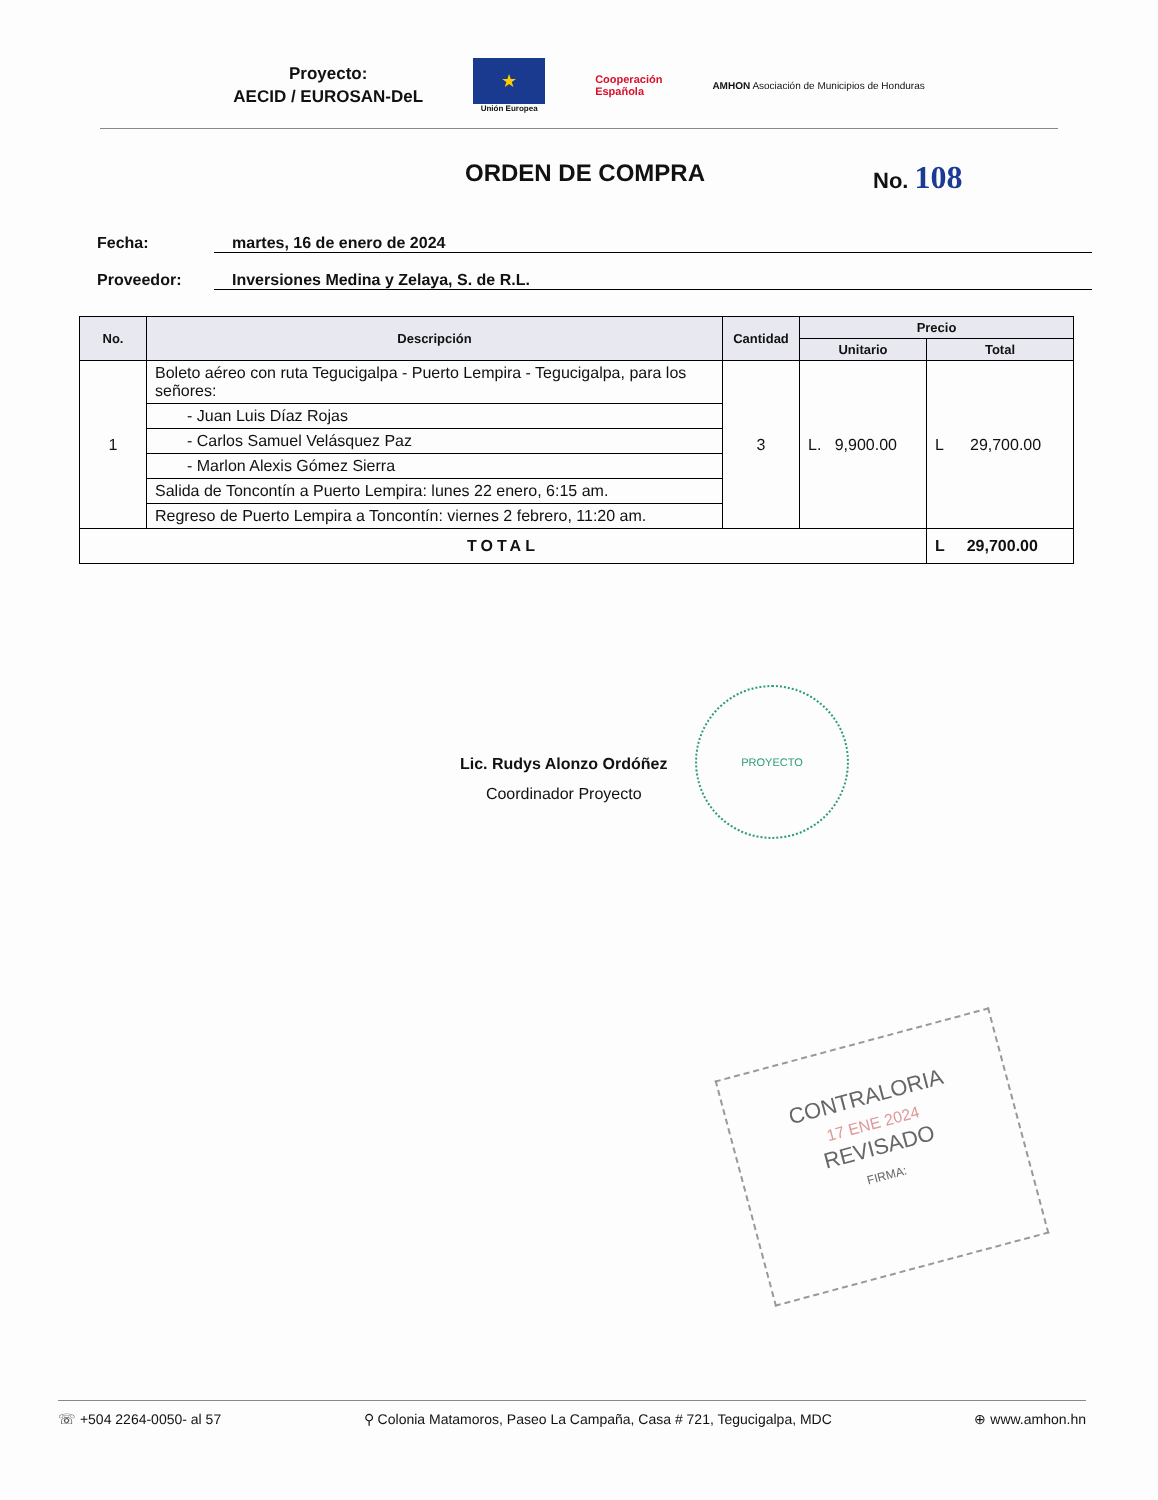Proyecto:
AECID / EUROSAN-DeL
★
Unión Europea
Cooperación
Española
AMHON Asociación de Municipios de Honduras
ORDEN DE COMPRA No. 108
Fecha: martes, 16 de enero de 2024
Proveedor: Inversiones Medina y Zelaya, S. de R.L.
| No. | Descripción | Cantidad | Precio | |
| --- | --- | --- | --- | --- |
| | | | Unitario | Total |
| 1 | Boleto aéreo con ruta Tegucigalpa - Puerto Lempira - Tegucigalpa, para los señores: | 3 | L. 9,900.00 | L 29,700.00 |
| | - Juan Luis Díaz Rojas | | | |
| | - Carlos Samuel Velásquez Paz | | | |
| | - Marlon Alexis Gómez Sierra | | | |
| | Salida de Toncontín a Puerto Lempira: lunes 22 enero, 6:15 am. | | | |
| | Regreso de Puerto Lempira a Toncontín: viernes 2 febrero, 11:20 am. | | | |
| TOTAL | | | | L 29,700.00 |
Lic. Rudys Alonzo Ordóñez
Coordinador Proyecto
PROYECTO
CONTRALORIA
17 ENE 2024
REVISADO
FIRMA:
☏ +504 2264-0050- al 57 ⚲ Colonia Matamoros, Paseo La Campaña, Casa # 721, Tegucigalpa, MDC ⊕ www.amhon.hn